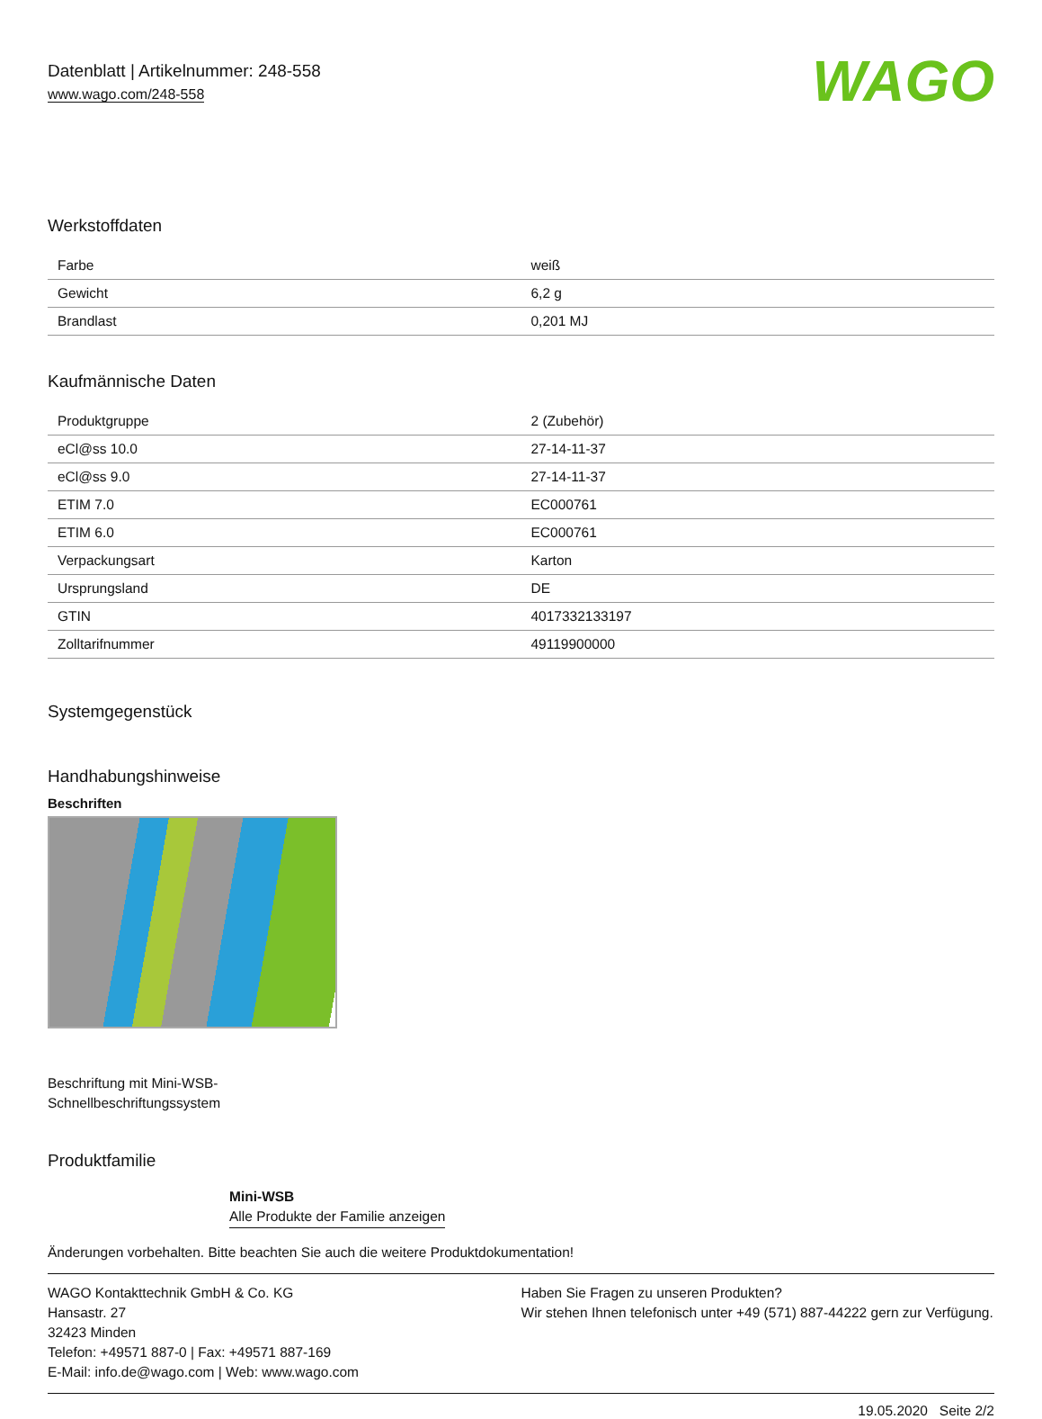Datenblatt | Artikelnummer: 248-558
www.wago.com/248-558
WAGO
Werkstoffdaten
| Farbe | weiß |
| Gewicht | 6,2 g |
| Brandlast | 0,201 MJ |
Kaufmännische Daten
| Produktgruppe | 2 (Zubehör) |
| eCl@ss 10.0 | 27-14-11-37 |
| eCl@ss 9.0 | 27-14-11-37 |
| ETIM 7.0 | EC000761 |
| ETIM 6.0 | EC000761 |
| Verpackungsart | Karton |
| Ursprungsland | DE |
| GTIN | 4017332133197 |
| Zolltarifnummer | 49119900000 |
Systemgegenstück
Handhabungshinweise
Beschriften
Beschriftung mit Mini-WSB-
Schnellbeschriftungssystem
Produktfamilie
Mini-WSB
Alle Produkte der Familie anzeigen
Änderungen vorbehalten. Bitte beachten Sie auch die weitere Produktdokumentation!
WAGO Kontakttechnik GmbH & Co. KG
Hansastr. 27
32423 Minden
Telefon: +49571 887-0 | Fax: +49571 887-169
E-Mail: info.de@wago.com | Web: www.wago.com
Haben Sie Fragen zu unseren Produkten?
Wir stehen Ihnen telefonisch unter +49 (571) 887-44222 gern zur Verfügung.
19.05.2020 Seite 2/2